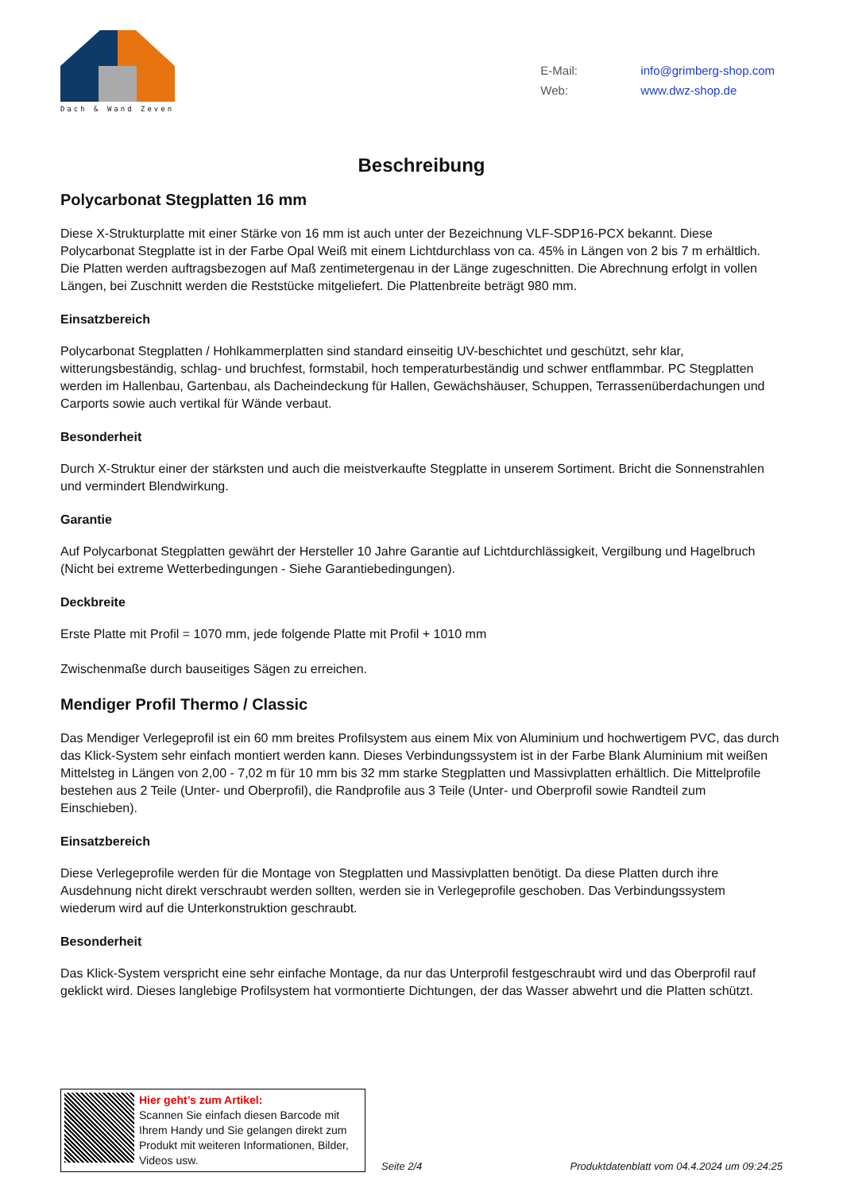Dach & Wand Zeven
E-Mail: info@grimberg-shop.com
Web: www.dwz-shop.de
Beschreibung
Polycarbonat Stegplatten 16 mm
Diese X-Strukturplatte mit einer Stärke von 16 mm ist auch unter der Bezeichnung VLF-SDP16-PCX bekannt. Diese Polycarbonat Stegplatte ist in der Farbe Opal Weiß mit einem Lichtdurchlass von ca. 45% in Längen von 2 bis 7 m erhältlich. Die Platten werden auftragsbezogen auf Maß zentimetergenau in der Länge zugeschnitten. Die Abrechnung erfolgt in vollen Längen, bei Zuschnitt werden die Reststücke mitgeliefert. Die Plattenbreite beträgt 980 mm.
Einsatzbereich
Polycarbonat Stegplatten / Hohlkammerplatten sind standard einseitig UV-beschichtet und geschützt, sehr klar, witterungsbeständig, schlag- und bruchfest, formstabil, hoch temperaturbeständig und schwer entflammbar. PC Stegplatten werden im Hallenbau, Gartenbau, als Dacheindeckung für Hallen, Gewächshäuser, Schuppen, Terrassenüberdachungen und Carports sowie auch vertikal für Wände verbaut.
Besonderheit
Durch X-Struktur einer der stärksten und auch die meistverkaufte Stegplatte in unserem Sortiment. Bricht die Sonnenstrahlen und vermindert Blendwirkung.
Garantie
Auf Polycarbonat Stegplatten gewährt der Hersteller 10 Jahre Garantie auf Lichtdurchlässigkeit, Vergilbung und Hagelbruch (Nicht bei extreme Wetterbedingungen - Siehe Garantiebedingungen).
Deckbreite
Erste Platte mit Profil = 1070 mm, jede folgende Platte mit Profil + 1010 mm
Zwischenmaße durch bauseitiges Sägen zu erreichen.
Mendiger Profil Thermo / Classic
Das Mendiger Verlegeprofil ist ein 60 mm breites Profilsystem aus einem Mix von Aluminium und hochwertigem PVC, das durch das Klick-System sehr einfach montiert werden kann. Dieses Verbindungssystem ist in der Farbe Blank Aluminium mit weißen Mittelsteg in Längen von 2,00 - 7,02 m für 10 mm bis 32 mm starke Stegplatten und Massivplatten erhältlich. Die Mittelprofile bestehen aus 2 Teile (Unter- und Oberprofil), die Randprofile aus 3 Teile (Unter- und Oberprofil sowie Randteil zum Einschieben).
Einsatzbereich
Diese Verlegeprofile werden für die Montage von Stegplatten und Massivplatten benötigt. Da diese Platten durch ihre Ausdehnung nicht direkt verschraubt werden sollten, werden sie in Verlegeprofile geschoben. Das Verbindungssystem wiederum wird auf die Unterkonstruktion geschraubt.
Besonderheit
Das Klick-System verspricht eine sehr einfache Montage, da nur das Unterprofil festgeschraubt wird und das Oberprofil rauf geklickt wird. Dieses langlebige Profilsystem hat vormontierte Dichtungen, der das Wasser abwehrt und die Platten schützt.
Hier geht’s zum Artikel:
Scannen Sie einfach diesen Barcode mit Ihrem Handy und Sie gelangen direkt zum Produkt mit weiteren Informationen, Bilder, Videos usw.
Seite 2/4
Produktdatenblatt vom 04.4.2024 um 09:24:25